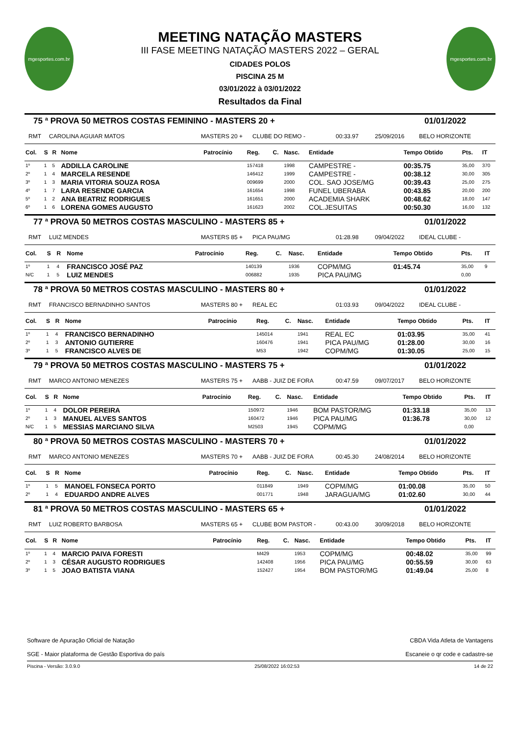mgesportes.com.br
MEETING NATAÇÃO MASTERS
III FASE MEETING NATAÇÃO MASTERS 2022 – GERAL
CIDADES POLOS
PISCINA 25 M
03/01/2022 à 03/01/2022
Resultados da Final
mgesportes.com.br
75 ª PROVA 50 METROS COSTAS FEMININO - MASTERS 20 + 01/01/2022
RMT CAROLINA AGUIAR MATOS MASTERS 20 + CLUBE DO REMO - 00:33.97 25/09/2016 BELO HORIZONTE
| Col. | S | R | Nome | Patrocínio | Reg. | C. | Nasc. | Entidade | Tempo Obtido | Pts. | IT |
| --- | --- | --- | --- | --- | --- | --- | --- | --- | --- | --- | --- |
| 1º | 1 | 5 | ADDILLA CAROLINE | | 157418 | | 1998 | CAMPESTRE - | 00:35.75 | 35,00 | 370 |
| 2º | 1 | 4 | MARCELA RESENDE | | 146412 | | 1999 | CAMPESTRE - | 00:38.12 | 30,00 | 305 |
| 3º | 1 | 3 | MARIA VITORIA SOUZA ROSA | | 009699 | | 2000 | COL. SAO JOSE/MG | 00:39.43 | 25,00 | 275 |
| 4º | 1 | 7 | LARA RESENDE GARCIA | | 161654 | | 1998 | FUNEL UBERABA | 00:43.85 | 20,00 | 200 |
| 5º | 1 | 2 | ANA BEATRIZ RODRIGUES | | 161651 | | 2000 | ACADEMIA SHARK | 00:48.62 | 18,00 | 147 |
| 6º | 1 | 6 | LORENA GOMES AUGUSTO | | 161623 | | 2002 | COL.JESUITAS | 00:50.30 | 16,00 | 132 |
77 ª PROVA 50 METROS COSTAS MASCULINO - MASTERS 85 + 01/01/2022
RMT LUIZ MENDES MASTERS 85 + PICA PAU/MG 01:28.98 09/04/2022 IDEAL CLUBE -
| Col. | S | R | Nome | Patrocínio | Reg. | C. | Nasc. | Entidade | Tempo Obtido | Pts. | IT |
| --- | --- | --- | --- | --- | --- | --- | --- | --- | --- | --- | --- |
| 1º | 1 | 4 | FRANCISCO JOSÉ PAZ | | 140139 | | 1936 | COPM/MG | 01:45.74 | 35,00 | 9 |
| N/C | 1 | 5 | LUIZ MENDES | | 006882 | | 1935 | PICA PAU/MG | | 0,00 | |
78 ª PROVA 50 METROS COSTAS MASCULINO - MASTERS 80 + 01/01/2022
RMT FRANCISCO BERNADINHO SANTOS MASTERS 80 + REAL EC 01:03.93 09/04/2022 IDEAL CLUBE -
| Col. | S | R | Nome | Patrocínio | Reg. | C. | Nasc. | Entidade | Tempo Obtido | Pts. | IT |
| --- | --- | --- | --- | --- | --- | --- | --- | --- | --- | --- | --- |
| 1º | 1 | 4 | FRANCISCO BERNADINHO | | 145014 | | 1941 | REAL EC | 01:03.95 | 35,00 | 41 |
| 2º | 1 | 3 | ANTONIO GUTIERRE | | 160476 | | 1941 | PICA PAU/MG | 01:28.00 | 30,00 | 16 |
| 3º | 1 | 5 | FRANCISCO ALVES DE | | M53 | | 1942 | COPM/MG | 01:30.05 | 25,00 | 15 |
79 ª PROVA 50 METROS COSTAS MASCULINO - MASTERS 75 + 01/01/2022
RMT MARCO ANTONIO MENEZES MASTERS 75 + AABB - JUIZ DE FORA 00:47.59 09/07/2017 BELO HORIZONTE
| Col. | S | R | Nome | Patrocínio | Reg. | C. | Nasc. | Entidade | Tempo Obtido | Pts. | IT |
| --- | --- | --- | --- | --- | --- | --- | --- | --- | --- | --- | --- |
| 1º | 1 | 4 | DOLOR PEREIRA | | 150972 | | 1946 | BOM PASTOR/MG | 01:33.18 | 35,00 | 13 |
| 2º | 1 | 3 | MANUEL ALVES SANTOS | | 160472 | | 1946 | PICA PAU/MG | 01:36.78 | 30,00 | 12 |
| N/C | 1 | 5 | MESSIAS MARCIANO SILVA | | M2503 | | 1945 | COPM/MG | | 0,00 | |
80 ª PROVA 50 METROS COSTAS MASCULINO - MASTERS 70 + 01/01/2022
RMT MARCO ANTONIO MENEZES MASTERS 70 + AABB - JUIZ DE FORA 00:45.30 24/08/2014 BELO HORIZONTE
| Col. | S | R | Nome | Patrocínio | Reg. | C. | Nasc. | Entidade | Tempo Obtido | Pts. | IT |
| --- | --- | --- | --- | --- | --- | --- | --- | --- | --- | --- | --- |
| 1º | 1 | 5 | MANOEL FONSECA PORTO | | 011849 | | 1949 | COPM/MG | 01:00.08 | 35,00 | 50 |
| 2º | 1 | 4 | EDUARDO ANDRE ALVES | | 001771 | | 1948 | JARAGUA/MG | 01:02.60 | 30,00 | 44 |
81 ª PROVA 50 METROS COSTAS MASCULINO - MASTERS 65 + 01/01/2022
RMT LUIZ ROBERTO BARBOSA MASTERS 65 + CLUBE BOM PASTOR - 00:43.00 30/09/2018 BELO HORIZONTE
| Col. | S | R | Nome | Patrocínio | Reg. | C. | Nasc. | Entidade | Tempo Obtido | Pts. | IT |
| --- | --- | --- | --- | --- | --- | --- | --- | --- | --- | --- | --- |
| 1º | 1 | 4 | MARCIO PAIVA FORESTI | | M429 | | 1953 | COPM/MG | 00:48.02 | 35,00 | 99 |
| 2º | 1 | 3 | CÉSAR AUGUSTO RODRIGUES | | 142408 | | 1956 | PICA PAU/MG | 00:55.59 | 30,00 | 63 |
| 3º | 1 | 5 | JOAO BATISTA VIANA | | 152427 | | 1954 | BOM PASTOR/MG | 01:49.04 | 25,00 | 8 |
Software de Apuração Oficial de Natação
SGE - Maior plataforma de Gestão Esportiva do país
CBDA Vida Atleta de Vantagens
Escaneie o qr code e cadastre-se
Piscina - Versão: 3.0.9.0 25/08/2022 16:02:53 14 de 22